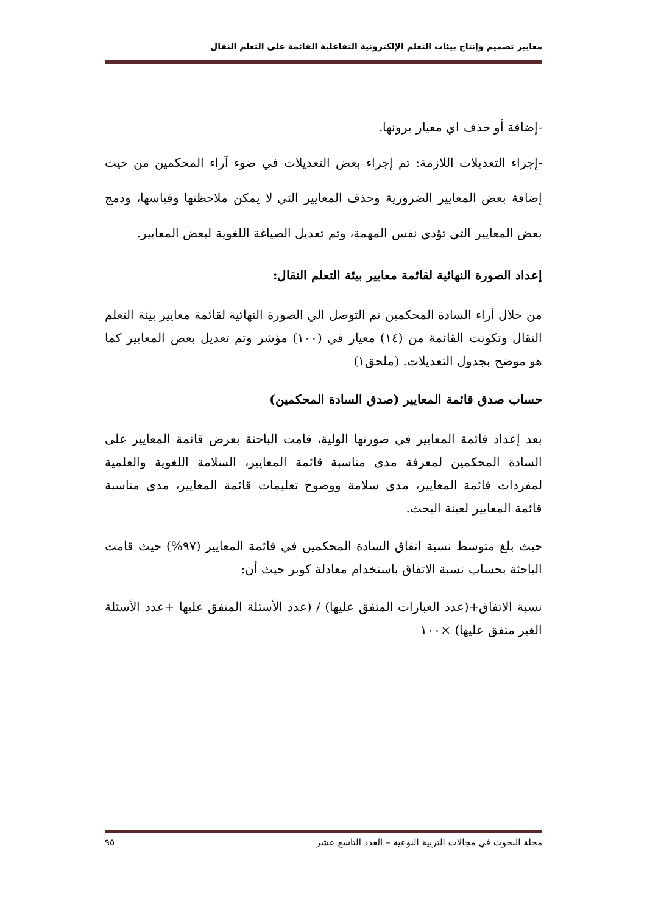معايير تصميم وإنتاج بيئات التعلم الإلكترونية التفاعلية القائمة على التعلم النقال
-إضافة أو حذف اي معيار يرونها.
-إجراء التعديلات اللازمة: تم إجراء بعض التعديلات في ضوء آراء المحكمين من حيث إضافة بعض المعايير الضرورية وحذف المعايير التي لا يمكن ملاحظتها وقياسها، ودمج بعض المعايير التي تؤدي نفس المهمة، وتم تعديل الصياغة اللغوية لبعض المعايير.
إعداد الصورة النهائية لقائمة معايير بيئة التعلم النقال:
من خلال أراء السادة المحكمين تم التوصل الي الصورة النهائية لقائمة معايير بيئة التعلم النقال وتكونت القائمة من (١٤) معيار في (١٠٠) مؤشر وتم تعديل بعض المعايير كما هو موضح بجدول التعديلات. (ملحق١)
حساب صدق قائمة المعايير (صدق السادة المحكمين)
بعد إعداد قائمة المعايير في صورتها الولية، قامت الباحثة بعرض قائمة المعايير على السادة المحكمين لمعرفة مدى مناسبة قائمة المعايير، السلامة اللغوية والعلمية لمفردات قائمة المعايير، مدى سلامة ووضوح تعليمات قائمة المعايير، مدى مناسبة قائمة المعايير لعينة البحث.
حيث بلغ متوسط نسبة اتفاق السادة المحكمين في قائمة المعايير (٩٧%) حيث قامت الباحثة بحساب نسبة الاتفاق باستخدام معادلة كوبر حيث أن:
نسبة الاتفاق+(عدد العبارات المتفق عليها) / (عدد الأسئلة المتفق عليها +عدد الأسئلة الغير متفق عليها) ×١٠٠
مجلة البحوث في مجالات التربية النوعية – العدد التاسع عشر ٩٥